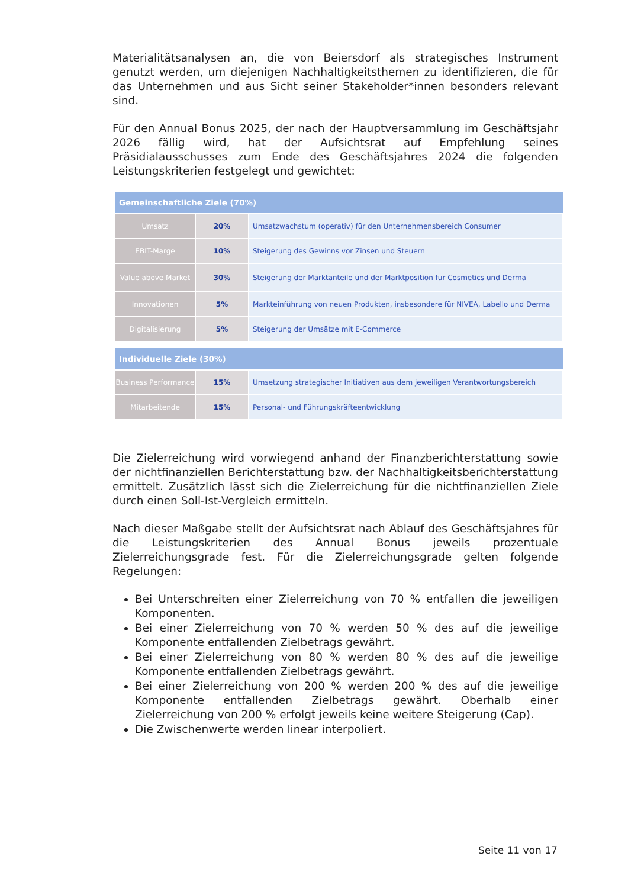Materialitätsanalysen an, die von Beiersdorf als strategisches Instrument genutzt werden, um diejenigen Nachhaltigkeitsthemen zu identifizieren, die für das Unternehmen und aus Sicht seiner Stakeholder*innen besonders relevant sind.
Für den Annual Bonus 2025, der nach der Hauptversammlung im Geschäftsjahr 2026 fällig wird, hat der Aufsichtsrat auf Empfehlung seines Präsidialausschusses zum Ende des Geschäftsjahres 2024 die folgenden Leistungskriterien festgelegt und gewichtet:
| Gemeinschaftliche Ziele (70%) | | |
| --- | --- | --- |
| Umsatz | 20% | Umsatzwachstum (operativ) für den Unternehmensbereich Consumer |
| EBIT-Marge | 10% | Steigerung des Gewinns vor Zinsen und Steuern |
| Value above Market | 30% | Steigerung der Marktanteile und der Marktposition für Cosmetics und Derma |
| Innovationen | 5% | Markteinführung von neuen Produkten, insbesondere für NIVEA, Labello und Derma |
| Digitalisierung | 5% | Steigerung der Umsätze mit E-Commerce |
| Individuelle Ziele (30%) | | |
| --- | --- | --- |
| Business Performance | 15% | Umsetzung strategischer Initiativen aus dem jeweiligen Verantwortungsbereich |
| Mitarbeitende | 15% | Personal- und Führungskräfteentwicklung |
Die Zielerreichung wird vorwiegend anhand der Finanzberichterstattung sowie der nichtfinanziellen Berichterstattung bzw. der Nachhaltigkeitsberichterstattung ermittelt. Zusätzlich lässt sich die Zielerreichung für die nichtfinanziellen Ziele durch einen Soll-Ist-Vergleich ermitteln.
Nach dieser Maßgabe stellt der Aufsichtsrat nach Ablauf des Geschäftsjahres für die Leistungskriterien des Annual Bonus jeweils prozentuale Zielerreichungsgrade fest. Für die Zielerreichungsgrade gelten folgende Regelungen:
Bei Unterschreiten einer Zielerreichung von 70 % entfallen die jeweiligen Komponenten.
Bei einer Zielerreichung von 70 % werden 50 % des auf die jeweilige Komponente entfallenden Zielbetrags gewährt.
Bei einer Zielerreichung von 80 % werden 80 % des auf die jeweilige Komponente entfallenden Zielbetrags gewährt.
Bei einer Zielerreichung von 200 % werden 200 % des auf die jeweilige Komponente entfallenden Zielbetrags gewährt. Oberhalb einer Zielerreichung von 200 % erfolgt jeweils keine weitere Steigerung (Cap).
Die Zwischenwerte werden linear interpoliert.
Seite 11 von 17